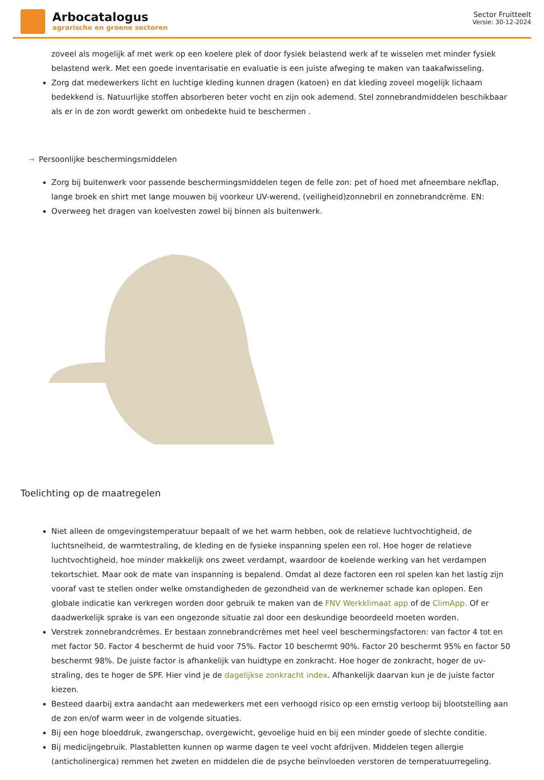Arbocatalogus
agrarische en groene sectoren
Sector Fruitteelt
Versie: 30-12-2024
zoveel als mogelijk af met werk op een koelere plek of door fysiek belastend werk af te wisselen met minder fysiek belastend werk. Met een goede inventarisatie en evaluatie is een juiste afweging te maken van taakafwisseling.
Zorg dat medewerkers licht en luchtige kleding kunnen dragen (katoen) en dat kleding zoveel mogelijk lichaam bedekkend is. Natuurlijke stoffen absorberen beter vocht en zijn ook ademend. Stel zonnebrandmiddelen beschikbaar als er in de zon wordt gewerkt om onbedekte huid te beschermen .
→ Persoonlijke beschermingsmiddelen
Zorg bij buitenwerk voor passende beschermingsmiddelen tegen de felle zon: pet of hoed met afneembare nekflap, lange broek en shirt met lange mouwen bij voorkeur UV-werend, (veiligheid)zonnebril en zonnebrandcrème. EN:
Overweeg het dragen van koelvesten zowel bij binnen als buitenwerk.
Toelichting op de maatregelen
Niet alleen de omgevingstemperatuur bepaalt of we het warm hebben, ook de relatieve luchtvochtigheid, de luchtsnelheid, de warmtestraling, de kleding en de fysieke inspanning spelen een rol. Hoe hoger de relatieve luchtvochtigheid, hoe minder makkelijk ons zweet verdampt, waardoor de koelende werking van het verdampen tekortschiet. Maar ook de mate van inspanning is bepalend. Omdat al deze factoren een rol spelen kan het lastig zijn vooraf vast te stellen onder welke omstandigheden de gezondheid van de werknemer schade kan oplopen. Een globale indicatie kan verkregen worden door gebruik te maken van de FNV Werkklimaat app of de ClimApp. Of er daadwerkelijk sprake is van een ongezonde situatie zal door een deskundige beoordeeld moeten worden.
Verstrek zonnebrandcrèmes. Er bestaan zonnebrandcrèmes met heel veel beschermingsfactoren: van factor 4 tot en met factor 50. Factor 4 beschermt de huid voor 75%. Factor 10 beschermt 90%. Factor 20 beschermt 95% en factor 50 beschermt 98%. De juiste factor is afhankelijk van huidtype en zonkracht. Hoe hoger de zonkracht, hoger de uv-straling, des te hoger de SPF. Hier vind je de dagelijkse zonkracht index. Afhankelijk daarvan kun je de juiste factor kiezen.
Besteed daarbij extra aandacht aan medewerkers met een verhoogd risico op een ernstig verloop bij blootstelling aan de zon en/of warm weer in de volgende situaties.
Bij een hoge bloeddruk, zwangerschap, overgewicht, gevoelige huid en bij een minder goede of slechte conditie.
Bij medicijngebruik. Plastabletten kunnen op warme dagen te veel vocht afdrijven. Middelen tegen allergie (anticholinergica) remmen het zweten en middelen die de psyche beïnvloeden verstoren de temperatuurregeling.